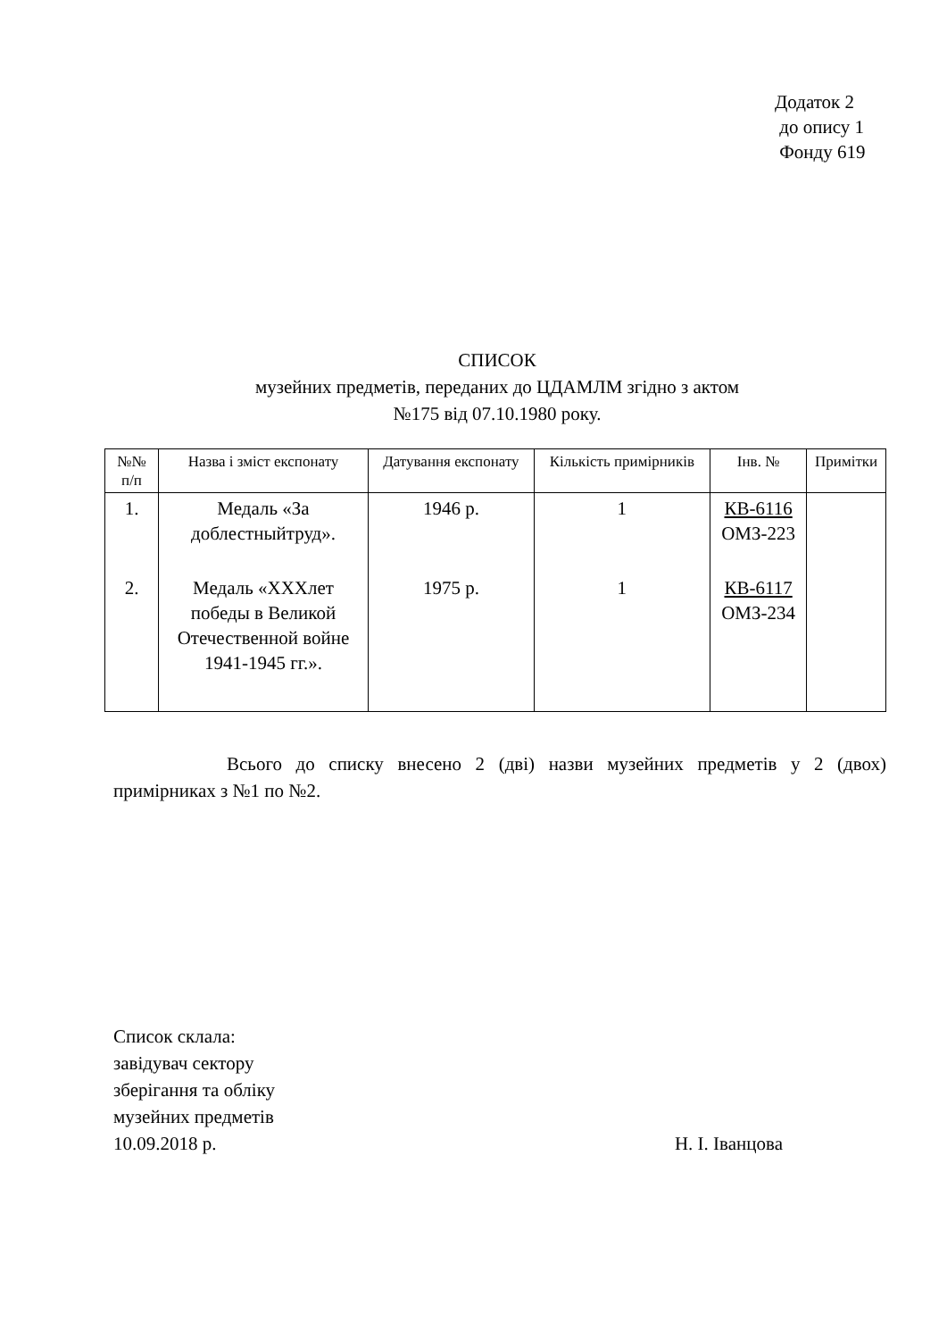Додаток 2
до опису 1
Фонду 619
СПИСОК
музейних предметів, переданих до ЦДАМЛМ згідно з актом
№175 від 07.10.1980 року.
| №№ п/п | Назва і зміст експонату | Датування експонату | Кількість примірників | Інв. № | Примітки |
| --- | --- | --- | --- | --- | --- |
| 1. | Медаль «За доблестныйтруд». | 1946 р. | 1 | КВ-6116 ОМЗ-223 | |
| 2. | Медаль «ХХХлет победы в Великой Отечественной войне 1941-1945 гг.». | 1975 р. | 1 | КВ-6117 ОМЗ-234 | |
Всього до списку внесено 2 (дві) назви музейних предметів у 2 (двох) примірниках з №1 по №2.
Список склала:
завідувач сектору
зберігання та обліку
музейних предметів
10.09.2018 р. Н. І. Іванцова